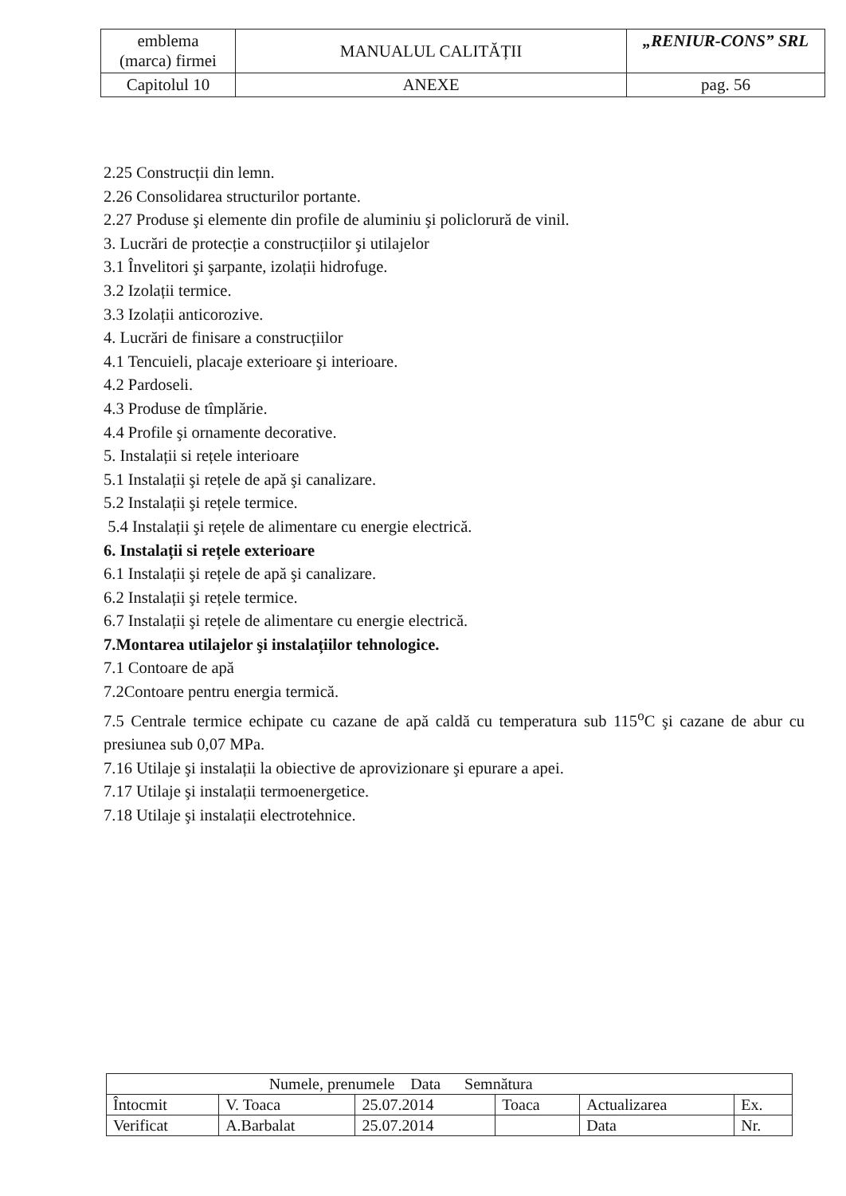| emblema (marca) firmei | MANUALUL CALITĂȚII | „RENIUR-CONS” SRL |
| Capitolul 10 | ANEXE | pag. 56 |
2.25 Construcții din lemn.
2.26 Consolidarea structurilor portante.
2.27 Produse şi elemente din profile de aluminiu şi policlorură de vinil.
3. Lucrări de protecție a construcțiilor şi utilajelor
3.1 Învelitori şi şarpante, izolații hidrofuge.
3.2 Izolații termice.
3.3 Izolații anticorozive.
4. Lucrări de finisare a construcțiilor
4.1 Tencuieli, placaje exterioare şi interioare.
4.2 Pardoseli.
4.3 Produse de tîmplărie.
4.4 Profile şi ornamente decorative.
5. Instalații si rețele interioare
5.1 Instalații şi rețele de apă şi canalizare.
5.2 Instalații şi rețele termice.
5.4 Instalații şi rețele de alimentare cu energie electrică.
6. Instalații si rețele exterioare
6.1 Instalații şi rețele de apă şi canalizare.
6.2 Instalații şi rețele termice.
6.7 Instalații şi rețele de alimentare cu energie electrică.
7.Montarea utilajelor şi instalațiilor tehnologice.
7.1 Contoare de apă
7.2Contoare pentru energia termică.
7.5 Centrale termice echipate cu cazane de apă caldă cu temperatura sub 115<sup>o</sup>C şi cazane de abur cu presiunea sub 0,07 MPa.
7.16 Utilaje şi instalații la obiective de aprovizionare şi epurare a apei.
7.17 Utilaje şi instalații termoenergetice.
7.18 Utilaje şi instalații electrotehnice.
| | Numele, prenumele Data Semnătura | | | | |
| Întocmit | V. Toaca | 25.07.2014 | Toaca | Actualizarea | Ex. |
| Verificat | A.Barbalat | 25.07.2014 | | Data | Nr. |